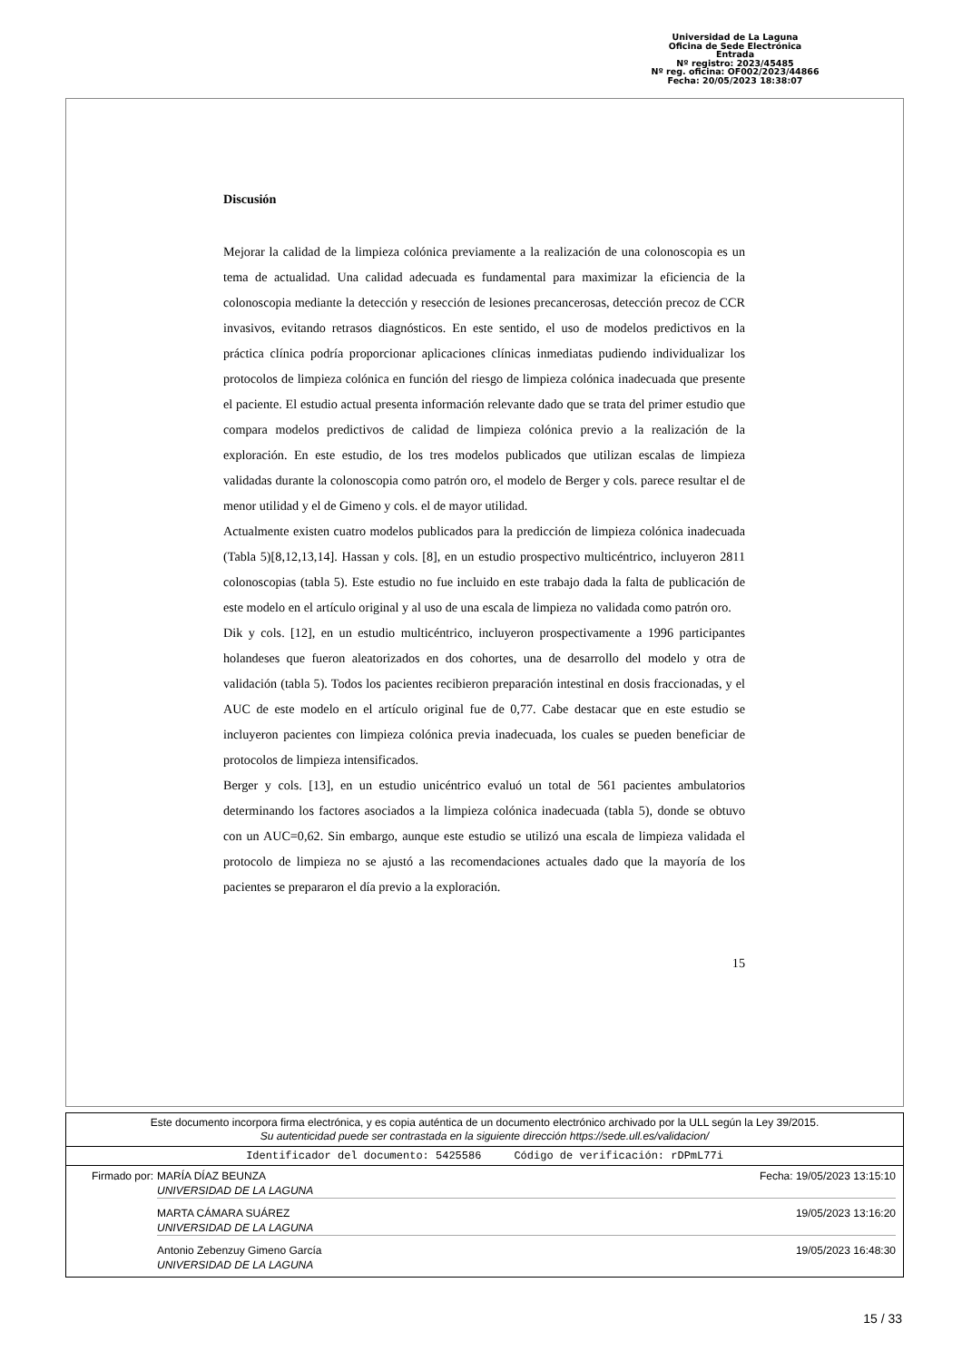Universidad de La Laguna
Oficina de Sede Electrónica
Entrada
Nº registro: 2023/45485
Nº reg. oficina: OF002/2023/44866
Fecha: 20/05/2023 18:38:07
Discusión
Mejorar la calidad de la limpieza colónica previamente a la realización de una colonoscopia es un tema de actualidad. Una calidad adecuada es fundamental para maximizar la eficiencia de la colonoscopia mediante la detección y resección de lesiones precancerosas, detección precoz de CCR invasivos, evitando retrasos diagnósticos. En este sentido, el uso de modelos predictivos en la práctica clínica podría proporcionar aplicaciones clínicas inmediatas pudiendo individualizar los protocolos de limpieza colónica en función del riesgo de limpieza colónica inadecuada que presente el paciente. El estudio actual presenta información relevante dado que se trata del primer estudio que compara modelos predictivos de calidad de limpieza colónica previo a la realización de la exploración. En este estudio, de los tres modelos publicados que utilizan escalas de limpieza validadas durante la colonoscopia como patrón oro, el modelo de Berger y cols. parece resultar el de menor utilidad y el de Gimeno y cols. el de mayor utilidad.
Actualmente existen cuatro modelos publicados para la predicción de limpieza colónica inadecuada (Tabla 5)[8,12,13,14]. Hassan y cols. [8], en un estudio prospectivo multicéntrico, incluyeron 2811 colonoscopias (tabla 5). Este estudio no fue incluido en este trabajo dada la falta de publicación de este modelo en el artículo original y al uso de una escala de limpieza no validada como patrón oro.
Dik y cols. [12], en un estudio multicéntrico, incluyeron prospectivamente a 1996 participantes holandeses que fueron aleatorizados en dos cohortes, una de desarrollo del modelo y otra de validación (tabla 5). Todos los pacientes recibieron preparación intestinal en dosis fraccionadas, y el AUC de este modelo en el artículo original fue de 0,77. Cabe destacar que en este estudio se incluyeron pacientes con limpieza colónica previa inadecuada, los cuales se pueden beneficiar de protocolos de limpieza intensificados.
Berger y cols. [13], en un estudio unicéntrico evaluó un total de 561 pacientes ambulatorios determinando los factores asociados a la limpieza colónica inadecuada (tabla 5), donde se obtuvo con un AUC=0,62. Sin embargo, aunque este estudio se utilizó una escala de limpieza validada el protocolo de limpieza no se ajustó a las recomendaciones actuales dado que la mayoría de los pacientes se prepararon el día previo a la exploración.
15
Este documento incorpora firma electrónica, y es copia auténtica de un documento electrónico archivado por la ULL según la Ley 39/2015.
Su autenticidad puede ser contrastada en la siguiente dirección https://sede.ull.es/validacion/
Identificador del documento: 5425586 Código de verificación: rDPmL77i
Firmado por: MARÍA DÍAZ BEUNZA
UNIVERSIDAD DE LA LAGUNA Fecha: 19/05/2023 13:15:10
MARTA CÁMARA SUÁREZ
UNIVERSIDAD DE LA LAGUNA 19/05/2023 13:16:20
Antonio Zebenzuy Gimeno García
UNIVERSIDAD DE LA LAGUNA 19/05/2023 16:48:30
15 / 33